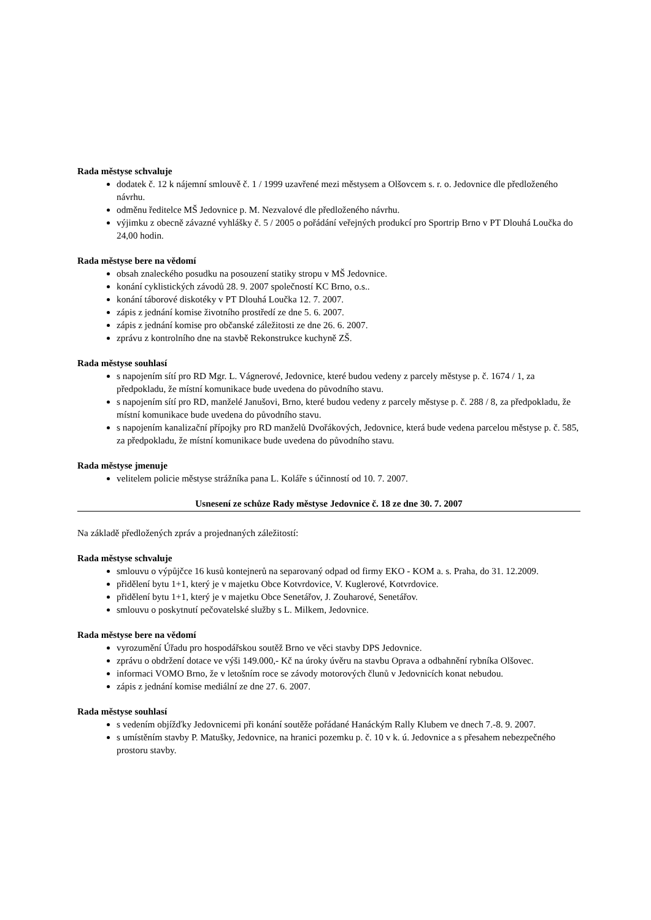Rada městyse schvaluje
dodatek č. 12 k nájemní smlouvě č. 1 / 1999 uzavřené mezi městysem a Olšovcem s. r. o. Jedovnice dle předloženého návrhu.
odměnu ředitelce MŠ Jedovnice p. M. Nezvalové dle předloženého návrhu.
výjimku z obecně závazné vyhlášky č. 5 / 2005 o pořádání veřejných produkcí pro Sportrip Brno v PT Dlouhá Loučka do 24,00 hodin.
Rada městyse bere na vědomí
obsah znaleckého posudku na posouzení statiky stropu v MŠ Jedovnice.
konání cyklistických závodů 28. 9. 2007 společností KC Brno, o.s..
konání táborové diskotéky v PT Dlouhá Loučka 12. 7. 2007.
zápis z jednání komise životního prostředí ze dne 5. 6. 2007.
zápis z jednání komise pro občanské záležitosti ze dne 26. 6. 2007.
zprávu z kontrolního dne na stavbě Rekonstrukce kuchyně ZŠ.
Rada městyse souhlasí
s napojením sítí pro RD Mgr. L. Vágnerové, Jedovnice, které budou vedeny z parcely městyse p. č. 1674 / 1, za předpokladu, že místní komunikace bude uvedena do původního stavu.
s napojením sítí pro RD, manželé Janušovi, Brno, které budou vedeny z parcely městyse p. č. 288 / 8, za předpokladu, že místní komunikace bude uvedena do původního stavu.
s napojením kanalizační přípojky pro RD manželů Dvořákových, Jedovnice, která bude vedena parcelou městyse p. č. 585, za předpokladu, že místní komunikace bude uvedena do původního stavu.
Rada městyse jmenuje
velitelem policie městyse strážníka pana L. Koláře s účinností od 10. 7. 2007.
Usnesení ze schůze Rady městyse Jedovnice č. 18 ze dne 30. 7. 2007
Na základě předložených zpráv a projednaných záležitostí:
Rada městyse schvaluje
smlouvu o výpůjčce 16 kusů kontejnerů na separovaný odpad od firmy EKO - KOM a. s. Praha, do 31. 12.2009.
přidělení bytu 1+1, který je v majetku Obce Kotvrdovice, V. Kuglerové, Kotvrdovice.
přidělení bytu 1+1, který je v majetku Obce Senetářov, J. Zouharové, Senetářov.
smlouvu o poskytnutí pečovatelské služby s L. Milkem, Jedovnice.
Rada městyse bere na vědomí
vyrozumění Úřadu pro hospodářskou soutěž Brno ve věci stavby DPS Jedovnice.
zprávu o obdržení dotace ve výši 149.000,- Kč na úroky úvěru na stavbu Oprava a odbahnění rybníka Olšovec.
informaci VOMO Brno, že v letošním roce se závody motorových člunů v Jedovnicích konat nebudou.
zápis z jednání komise mediální ze dne 27. 6. 2007.
Rada městyse souhlasí
s vedením objížďky Jedovnicemi při konání soutěže pořádané Hanáckým Rally Klubem ve dnech 7.-8. 9. 2007.
s umístěním stavby P. Matušky, Jedovnice, na hranici pozemku p. č. 10 v k. ú. Jedovnice a s přesahem nebezpečného prostoru stavby.